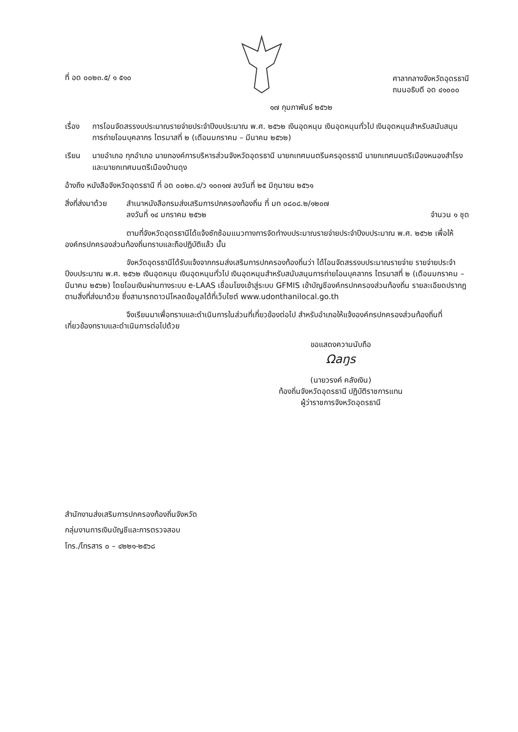ที่ อด ๐๐๒๓.๕/ ๑ ๕๑๐ ศาลากลางจังหวัดอุดรธานี
ถนนอธิบดี อด ๔๑๐๐๐
๑๗ กุมภาพันธ์ ๒๕๖๒
เรื่อง การโอนจัดสรรงบประมาณรายจ่ายประจำปีงบประมาณ พ.ศ. ๒๕๖๒ เงินอุดหนุน เงินอุดหนุนทั่วไป เงินอุดหนุนสำหรับสนับสนุนการถ่ายโอนบุคลากร ไตรมาสที่ ๒ (เดือนมกราคม – มีนาคม ๒๕๖๒)
เรียน นายอำเภอ ทุกอำเภอ นายกองค์การบริหารส่วนจังหวัดอุดรธานี นายกเทศมนตรีนครอุดรธานี นายกเทศมนตรีเมืองหนองสำโรง และนายกเทศมนตรีเมืองบ้านดุง
อ้างถึง หนังสือจังหวัดอุดรธานี ที่ อด ๐๐๒๓.๔/ว ๑๐๓๑๗ ลงวันที่ ๒๕ มิถุนายน ๒๕๖๑
สิ่งที่ส่งมาด้วย
สำเนาหนังสือกรมส่งเสริมการปกครองท้องถิ่น ที่ มท ๐๘๐๘.๒/๑๒๐๗
ลงวันที่ ๑๔ มกราคม ๒๕๖๒ จำนวน ๑ ชุด
ตามที่จังหวัดอุดรธานีได้แจ้งซักซ้อมแนวทางการจัดทำงบประมาณรายจ่ายประจำปีงบประมาณ พ.ศ. ๒๕๖๒ เพื่อให้องค์กรปกครองส่วนท้องถิ่นทราบและถือปฏิบัติแล้ว นั้น
จังหวัดอุดรธานีได้รับแจ้งจากกรมส่งเสริมการปกครองท้องถิ่นว่า ได้โอนจัดสรรงบประมาณรายจ่าย รายจ่ายประจำปีงบประมาณ พ.ศ. ๒๕๖๒ เงินอุดหนุน เงินอุดหนุนทั่วไป เงินอุดหนุนสำหรับสนับสนุนการถ่ายโอนบุคลากร ไตรมาสที่ ๒ (เดือนมกราคม – มีนาคม ๒๕๖๒) โดยโอนเงินผ่านทางระบบ e-LAAS เชื่อมโยงเข้าสู่ระบบ GFMIS เข้าบัญชีองค์กรปกครองส่วนท้องถิ่น รายละเอียดปรากฏตามสิ่งที่ส่งมาด้วย ซึ่งสามารถดาวน์โหลดข้อมูลได้ที่เว็บไซต์ www.udonthanilocal.go.th
จึงเรียนมาเพื่อทราบและดำเนินการในส่วนที่เกี่ยวข้องต่อไป สำหรับอำเภอให้แจ้งองค์กรปกครองส่วนท้องถิ่นที่เกี่ยวข้องทราบและดำเนินการต่อไปด้วย
ขอแสดงความนับถือ
Ωaŋs
(นายวรงค์ คลังเงิน)
ท้องถิ่นจังหวัดอุดรธานี ปฏิบัติราชการแทน
ผู้ว่าราชการจังหวัดอุดรธานี
สำนักงานส่งเสริมการปกครองท้องถิ่นจังหวัด
กลุ่มงานการเงินบัญชีและการตรวจสอบ
โทร./โทรสาร ๐ – ๔๒๒๑-๒๕๖๘